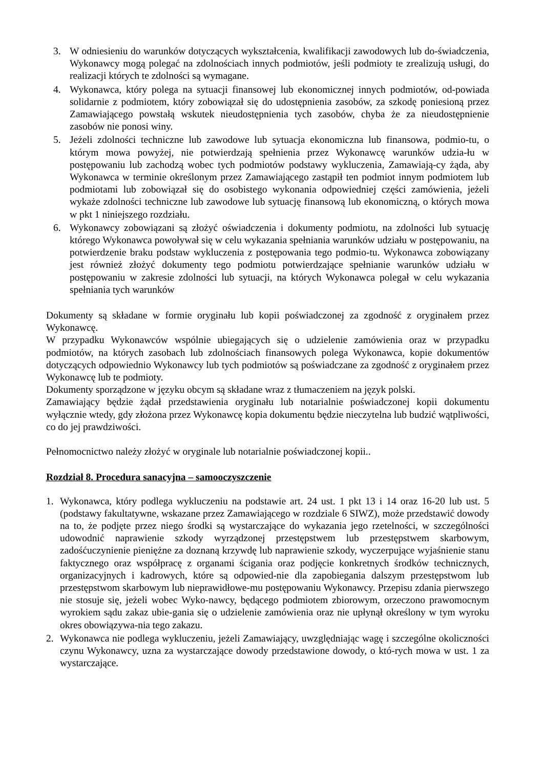3. W odniesieniu do warunków dotyczących wykształcenia, kwalifikacji zawodowych lub do-świadczenia, Wykonawcy mogą polegać na zdolnościach innych podmiotów, jeśli podmioty te zrealizują usługi, do realizacji których te zdolności są wymagane.
4. Wykonawca, który polega na sytuacji finansowej lub ekonomicznej innych podmiotów, od-powiada solidarnie z podmiotem, który zobowiązał się do udostępnienia zasobów, za szkodę poniesioną przez Zamawiającego powstałą wskutek nieudostępnienia tych zasobów, chyba że za nieudostępnienie zasobów nie ponosi winy.
5. Jeżeli zdolności techniczne lub zawodowe lub sytuacja ekonomiczna lub finansowa, podmio-tu, o którym mowa powyżej, nie potwierdzają spełnienia przez Wykonawcę warunków udzia-łu w postępowaniu lub zachodzą wobec tych podmiotów podstawy wykluczenia, Zamawiają-cy żąda, aby Wykonawca w terminie określonym przez Zamawiającego zastąpił ten podmiot innym podmiotem lub podmiotami lub zobowiązał się do osobistego wykonania odpowiedniej części zamówienia, jeżeli wykaże zdolności techniczne lub zawodowe lub sytuację finansową lub ekonomiczną, o których mowa w pkt 1 niniejszego rozdziału.
6. Wykonawcy zobowiązani są złożyć oświadczenia i dokumenty podmiotu, na zdolności lub sytuację którego Wykonawca powoływał się w celu wykazania spełniania warunków udziału w postępowaniu, na potwierdzenie braku podstaw wykluczenia z postępowania tego podmio-tu. Wykonawca zobowiązany jest również złożyć dokumenty tego podmiotu potwierdzające spełnianie warunków udziału w postępowaniu w zakresie zdolności lub sytuacji, na których Wykonawca polegał w celu wykazania spełniania tych warunków
Dokumenty są składane w formie oryginału lub kopii poświadczonej za zgodność z oryginałem przez Wykonawcę.
W przypadku Wykonawców wspólnie ubiegających się o udzielenie zamówienia oraz w przypadku podmiotów, na których zasobach lub zdolnościach finansowych polega Wykonawca, kopie dokumentów dotyczących odpowiednio Wykonawcy lub tych podmiotów są poświadczane za zgodność z oryginałem przez Wykonawcę lub te podmioty.
Dokumenty sporządzone w języku obcym są składane wraz z tłumaczeniem na język polski.
Zamawiający będzie żądał przedstawienia oryginału lub notarialnie poświadczonej kopii dokumentu wyłącznie wtedy, gdy złożona przez Wykonawcę kopia dokumentu będzie nieczytelna lub budzić wątpliwości, co do jej prawdziwości.
Pełnomocnictwo należy złożyć w oryginale lub notarialnie poświadczonej kopii..
Rozdział 8. Procedura sanacyjna – samooczyszczenie
1. Wykonawca, który podlega wykluczeniu na podstawie art. 24 ust. 1 pkt 13 i 14 oraz 16-20 lub ust. 5 (podstawy fakultatywne, wskazane przez Zamawiającego w rozdziale 6 SIWZ), może przedstawić dowody na to, że podjęte przez niego środki są wystarczające do wykazania jego rzetelności, w szczególności udowodnić naprawienie szkody wyrządzonej przestępstwem lub przestępstwem skarbowym, zadośćuczynienie pieniężne za doznaną krzywdę lub naprawienie szkody, wyczerpujące wyjaśnienie stanu faktycznego oraz współpracę z organami ścigania oraz podjęcie konkretnych środków technicznych, organizacyjnych i kadrowych, które są odpowied-nie dla zapobiegania dalszym przestępstwom lub przestępstwom skarbowym lub nieprawidłowe-mu postępowaniu Wykonawcy. Przepisu zdania pierwszego nie stosuje się, jeżeli wobec Wyko-nawcy, będącego podmiotem zbiorowym, orzeczono prawomocnym wyrokiem sądu zakaz ubie-gania się o udzielenie zamówienia oraz nie upłynął określony w tym wyroku okres obowiązywa-nia tego zakazu.
2. Wykonawca nie podlega wykluczeniu, jeżeli Zamawiający, uwzględniając wagę i szczególne okoliczności czynu Wykonawcy, uzna za wystarczające dowody przedstawione dowody, o któ-rych mowa w ust. 1 za wystarczające.